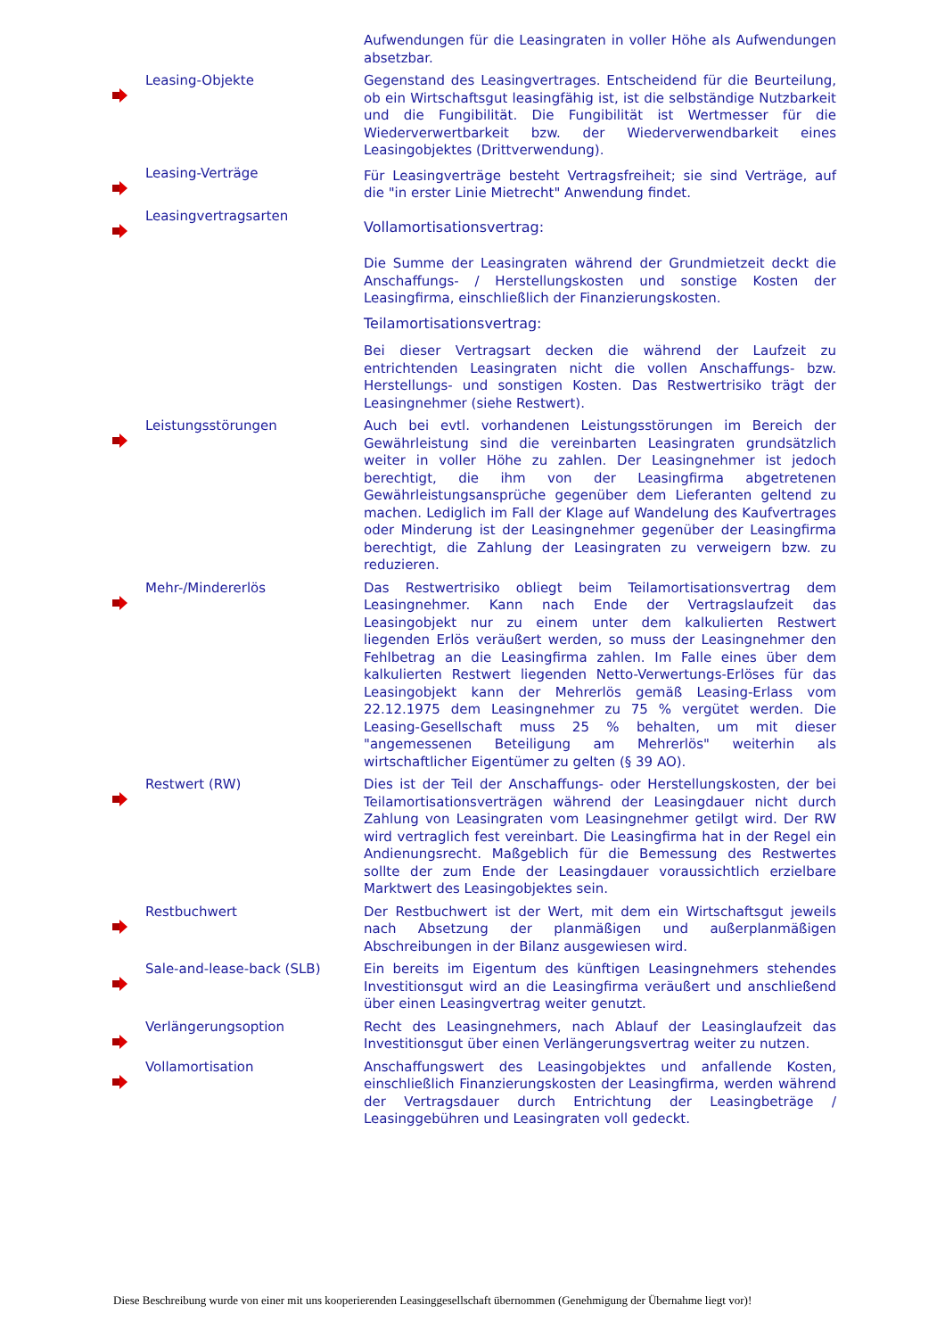Aufwendungen für die Leasingraten in voller Höhe als Aufwendungen absetzbar.
Leasing-Objekte
Gegenstand des Leasingvertrages. Entscheidend für die Beurteilung, ob ein Wirtschaftsgut leasingfähig ist, ist die selbständige Nutzbarkeit und die Fungibilität. Die Fungibilität ist Wertmesser für die Wiederverwertbarkeit bzw. der Wiederverwendbarkeit eines Leasingobjektes (Drittverwendung).
Leasing-Verträge
Für Leasingverträge besteht Vertragsfreiheit; sie sind Verträge, auf die "in erster Linie Mietrecht" Anwendung findet.
Leasingvertragsarten
Vollamortisationsvertrag:
Die Summe der Leasingraten während der Grundmietzeit deckt die Anschaffungs- / Herstellungskosten und sonstige Kosten der Leasingfirma, einschließlich der Finanzierungskosten.
Teilamortisationsvertrag:
Bei dieser Vertragsart decken die während der Laufzeit zu entrichtenden Leasingraten nicht die vollen Anschaffungs- bzw. Herstellungs- und sonstigen Kosten. Das Restwertrisiko trägt der Leasingnehmer (siehe Restwert).
Leistungsstörungen
Auch bei evtl. vorhandenen Leistungsstörungen im Bereich der Gewährleistung sind die vereinbarten Leasingraten grundsätzlich weiter in voller Höhe zu zahlen. Der Leasingnehmer ist jedoch berechtigt, die ihm von der Leasingfirma abgetretenen Gewährleistungsansprüche gegenüber dem Lieferanten geltend zu machen. Lediglich im Fall der Klage auf Wandelung des Kaufvertrages oder Minderung ist der Leasingnehmer gegenüber der Leasingfirma berechtigt, die Zahlung der Leasingraten zu verweigern bzw. zu reduzieren.
Mehr-/Mindererlös
Das Restwertrisiko obliegt beim Teilamortisationsvertrag dem Leasingnehmer. Kann nach Ende der Vertragslaufzeit das Leasingobjekt nur zu einem unter dem kalkulierten Restwert liegenden Erlös veräußert werden, so muss der Leasingnehmer den Fehlbetrag an die Leasingfirma zahlen. Im Falle eines über dem kalkulierten Restwert liegenden Netto-Verwertungs-Erlöses für das Leasingobjekt kann der Mehrerlös gemäß Leasing-Erlass vom 22.12.1975 dem Leasingnehmer zu 75 % vergütet werden. Die Leasing-Gesellschaft muss 25 % behalten, um mit dieser "angemessenen Beteiligung am Mehrerlös" weiterhin als wirtschaftlicher Eigentümer zu gelten (§ 39 AO).
Restwert (RW)
Dies ist der Teil der Anschaffungs- oder Herstellungskosten, der bei Teilamortisationsverträgen während der Leasingdauer nicht durch Zahlung von Leasingraten vom Leasingnehmer getilgt wird. Der RW wird vertraglich fest vereinbart. Die Leasingfirma hat in der Regel ein Andienungsrecht. Maßgeblich für die Bemessung des Restwertes sollte der zum Ende der Leasingdauer voraussichtlich erzielbare Marktwert des Leasingobjektes sein.
Restbuchwert
Der Restbuchwert ist der Wert, mit dem ein Wirtschaftsgut jeweils nach Absetzung der planmäßigen und außerplanmäßigen Abschreibungen in der Bilanz ausgewiesen wird.
Sale-and-lease-back (SLB)
Ein bereits im Eigentum des künftigen Leasingnehmers stehendes Investitionsgut wird an die Leasingfirma veräußert und anschließend über einen Leasingvertrag weiter genutzt.
Verlängerungsoption
Recht des Leasingnehmers, nach Ablauf der Leasinglaufzeit das Investitionsgut über einen Verlängerungsvertrag weiter zu nutzen.
Vollamortisation
Anschaffungswert des Leasingobjektes und anfallende Kosten, einschließlich Finanzierungskosten der Leasingfirma, werden während der Vertragsdauer durch Entrichtung der Leasingbeträge / Leasinggebühren und Leasingraten voll gedeckt.
Diese Beschreibung wurde von einer mit uns kooperierenden Leasinggesellschaft übernommen (Genehmigung der Übernahme liegt vor)!